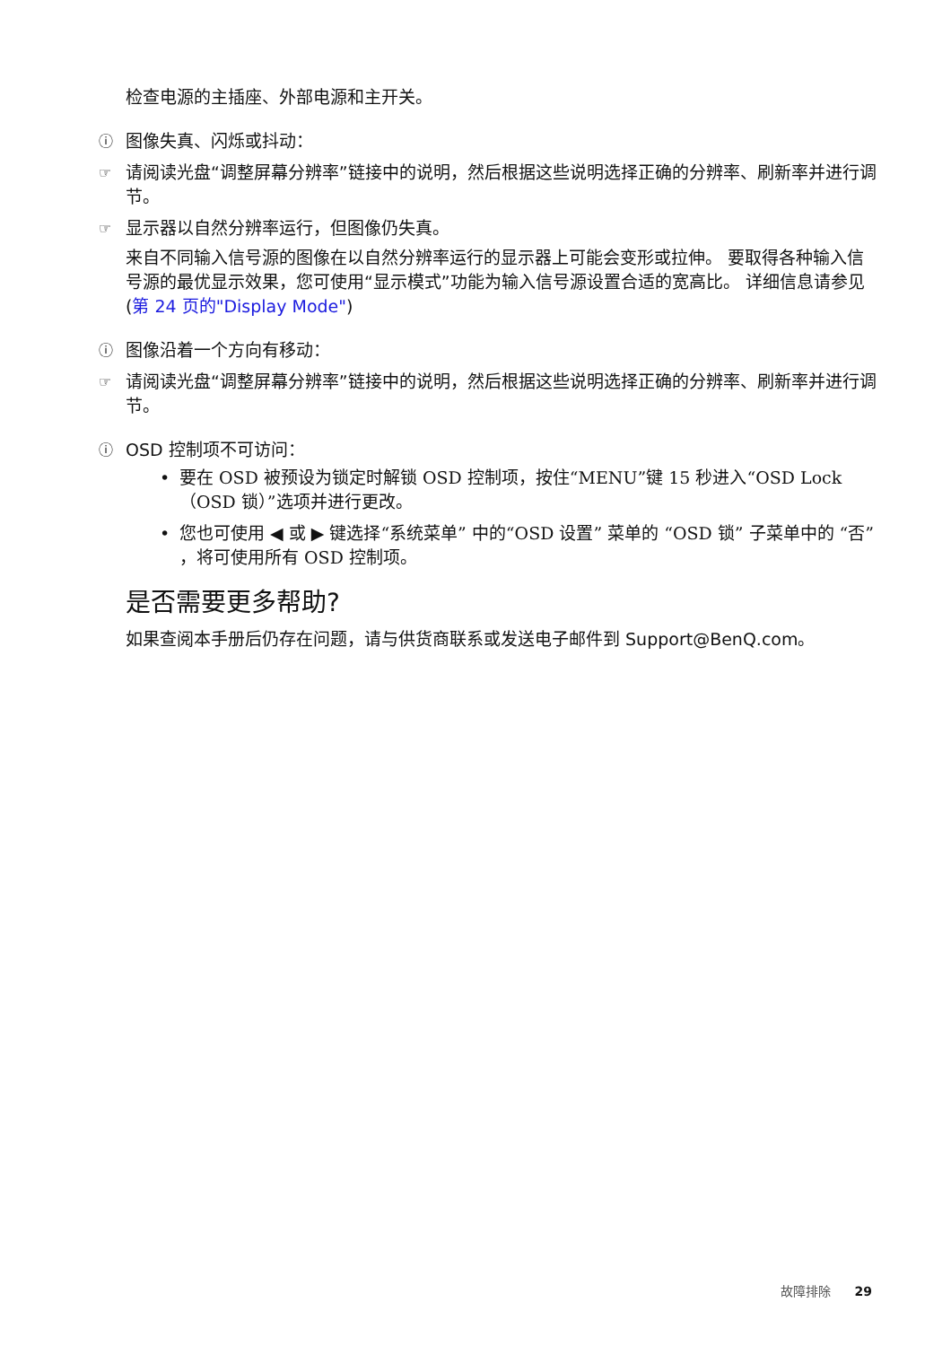检查电源的主插座、外部电源和主开关。
ⓘ 图像失真、闪烁或抖动：
☞ 请阅读光盘“调整屏幕分辨率”链接中的说明，然后根据这些说明选择正确的分辨率、刷新率并进行调节。
☞ 显示器以自然分辨率运行，但图像仍失真。
来自不同输入信号源的图像在以自然分辨率运行的显示器上可能会变形或拉伸。 要取得各种输入信号源的最优显示效果，您可使用“显示模式”功能为输入信号源设置合适的宽高比。 详细信息请参见 (第 24 页的"Display Mode")
ⓘ 图像沿着一个方向有移动：
☞ 请阅读光盘“调整屏幕分辨率”链接中的说明，然后根据这些说明选择正确的分辨率、刷新率并进行调节。
ⓘ OSD 控制项不可访问：
• 要在 OSD 被预设为锁定时解锁 OSD 控制项，按住“MENU”键 15 秒进入“OSD Lock（OSD 锁）”选项并进行更改。
• 您也可使用 ◀ 或 ▶ 键选择“系统菜单” 中的“OSD 设置” 菜单的 “OSD 锁” 子菜单中的 “否” ，将可使用所有 OSD 控制项。
是否需要更多帮助?
如果查阅本手册后仍存在问题，请与供货商联系或发送电子邮件到 Support@BenQ.com。
故障排除 29